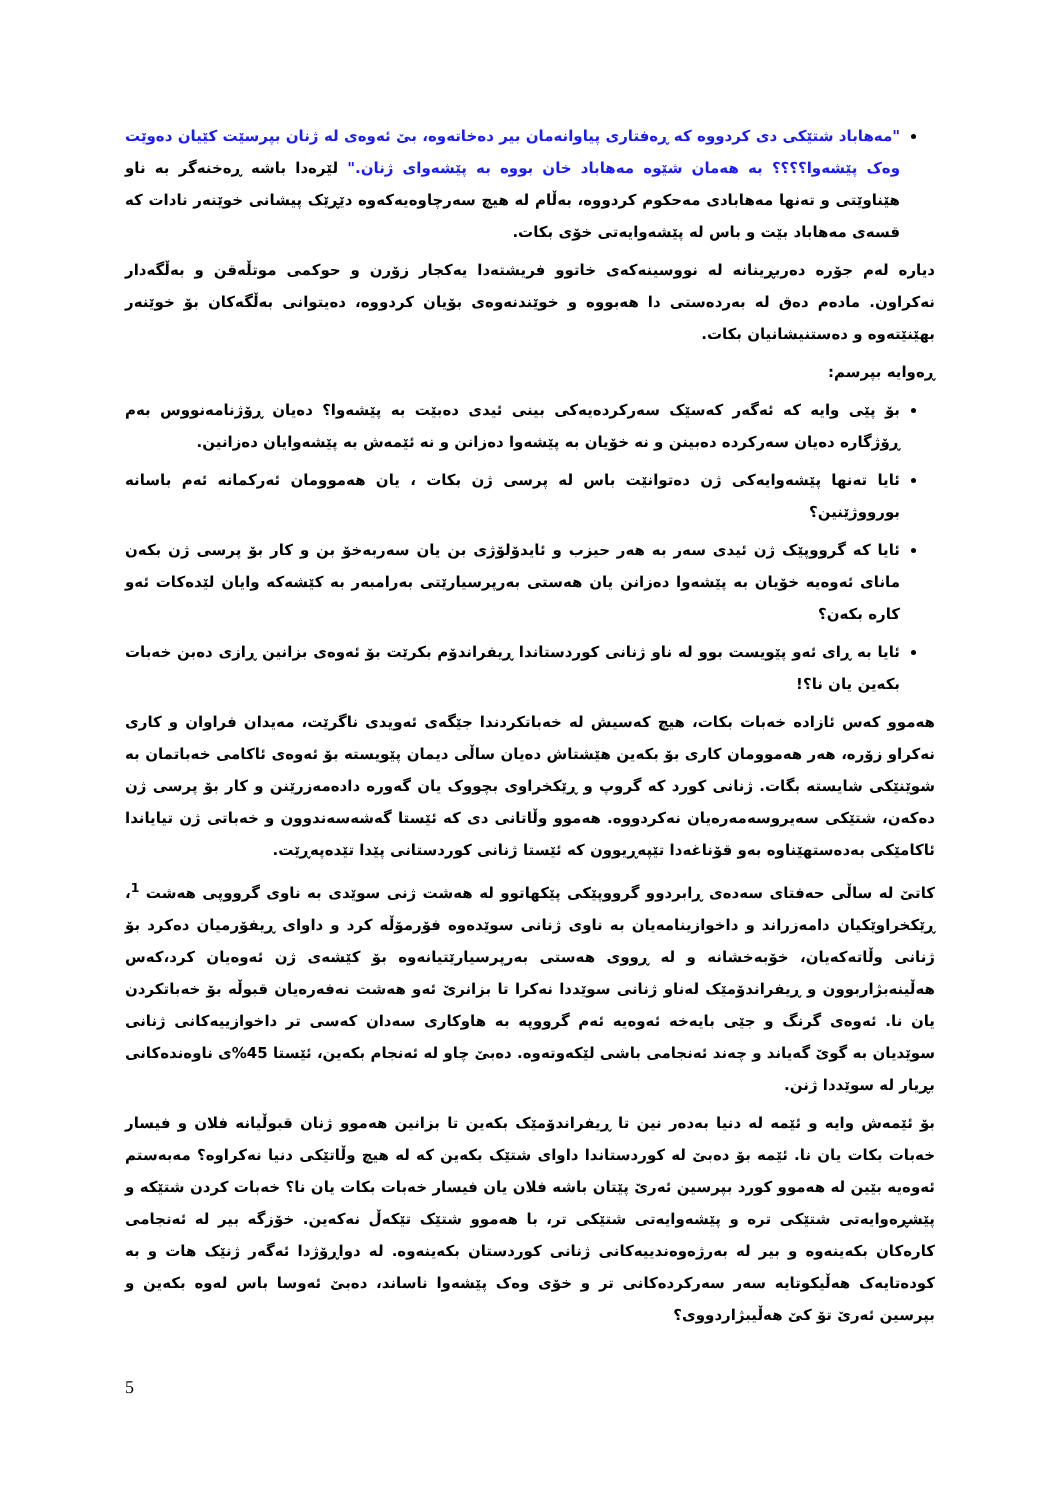"مەهاباد شتێکی دی کردووە کە ڕەفتاری پیاوانەمان بیر دەخاتەوە، بێ ئەوەی لە ژنان بپرسێت کێیان دەوێت وەک پێشەوا؟؟؟؟ بە هەمان شێوە مەهاباد خان بووە بە پێشەوای ژنان." لێرەدا باشە ڕەخنەگر بە ناو هێناوێتی و تەنها مەهابادی مەحکوم کردووە، بەڵام لە هیچ سەرچاوەیەکەوە دێڕێک پیشانی خوێنەر نادات کە قسەی مەهاباد بێت و باس لە پێشەوایەتی خۆی بکات.
دیارە لەم جۆرە دەربڕینانە لە نووسینەکەی خاتوو فریشتەدا یەکجار زۆرن و حوکمی موتڵەقن و بەڵگەدار نەکراون. مادەم دەق لە بەردەستی دا هەبووە و خوێندنەوەی بۆیان کردووە، دەیتوانی بەڵگەکان بۆ خوێنەر بهێنێتەوە و دەستنیشانیان بکات.
ڕەوایە بپرسم:
بۆ پێی وایە کە ئەگەر کەسێک سەرکردەیەکی بینی ئیدی دەبێت بە پێشەوا؟ دەیان ڕۆژنامەنووس بەم ڕۆژگارە دەیان سەرکردە دەبینن و نە خۆیان بە پێشەوا دەزانن و نە ئێمەش بە پێشەوایان دەزانین.
ئایا تەنها پێشەوایەکی ژن دەتوانێت باس لە پرسی ژن بکات ، یان هەموومان ئەرکمانە ئەم باسانە بورووژێنین؟
ئایا کە گرووپێک ژن ئیدی سەر بە هەر حیزب و ئایدۆلۆژی بن یان سەربەخۆ بن و کار بۆ پرسی ژن بکەن مانای ئەوەیە خۆیان بە پێشەوا دەزانن یان هەستی بەرپرسیارێتی بەرامبەر بە کێشەکە وایان لێدەکات ئەو کارە بکەن؟
ئایا بە ڕای ئەو پێویست بوو لە ناو ژنانی کوردستاندا ڕیفراندۆم بکرێت بۆ ئەوەی بزانین ڕازی دەبن خەبات بکەین یان نا؟!
هەموو کەس ئازادە خەبات بکات، هیچ کەسیش لە خەباتکردندا جێگەی ئەویدی ناگرێت، مەیدان فراوان و کاری نەکراو زۆرە، هەر هەموومان کاری بۆ بکەین هێشتاش دەیان ساڵی دیمان پێویستە بۆ ئەوەی ئاکامی خەباتمان بە شوێنێکی شایستە بگات. ژنانی کورد کە گروپ و ڕێکخراوی بچووک یان گەورە دادەمەزرێنن و کار بۆ پرسی ژن دەکەن، شتێکی سەیروسەمەرەیان نەکردووە. هەموو وڵاتانی دی کە ئێستا گەشەسەندوون و خەباتی ژن تیایاندا ئاکامێکی بەدەستهێناوە بەو قۆناغەدا تێپەڕیوون کە ئێستا ژنانی کوردستانی پێدا تێدەپەڕێت.
کاتێ لە ساڵی حەفتای سەدەی ڕابردوو گرووپێکی پێکهاتوو لە هەشت ژنی سوێدی بە ناوی گرووپی هەشت <sup>1</sup>، ڕێکخراوێکیان دامەزراند و داخوازینامەیان بە ناوی ژنانی سوێدەوە فۆرمۆڵە کرد و داوای ڕیفۆرمیان دەکرد بۆ ژنانی وڵاتەکەیان، خۆبەخشانە و لە ڕووی هەستی بەرپرسیارێتیانەوە بۆ کێشەی ژن ئەوەیان کرد،کەس هەڵینەبژاربوون و ڕیفراندۆمێک لەناو ژنانی سوێددا نەکرا تا بزانرێ ئەو هەشت نەفەرەیان قبوڵە بۆ خەباتکردن یان نا. ئەوەی گرنگ و جێی بایەخە ئەوەیە ئەم گرووپە بە هاوکاری سەدان کەسی تر داخوازییەکانی ژنانی سوێدیان بە گوێ گەیاند و چەند ئەنجامی باشی لێکەوتەوە. دەبێ چاو لە ئەنجام بکەین، ئێستا 45%ی ناوەندەکانی بڕیار لە سوێددا ژنن.
بۆ ئێمەش وایە و ئێمە لە دنیا بەدەر نین تا ڕیفراندۆمێک بکەین تا بزانین هەموو ژنان قبوڵیانە فلان و فیسار خەبات بکات یان نا. ئێمە بۆ دەبێ لە کوردستاندا داوای شتێک بکەین کە لە هیچ وڵاتێکی دنیا نەکراوە؟ مەبەستم ئەوەیە بێین لە هەموو کورد بپرسین ئەرێ پێتان باشە فلان یان فیسار خەبات بکات یان نا؟ خەبات کردن شتێکە و پێشڕەوایەتی شتێکی ترە و پێشەوایەتی شتێکی تر، با هەموو شتێک تێکەڵ نەکەین. خۆزگە بیر لە ئەنجامی کارەکان بکەینەوە و بیر لە بەرژەوەندییەکانی ژنانی کوردستان بکەینەوە. لە دواڕۆژدا ئەگەر ژنێک هات و بە کودەتایەک هەڵیکوتایە سەر سەرکردەکانی تر و خۆی وەک پێشەوا ناساند، دەبێ ئەوسا باس لەوە بکەین و بپرسین ئەرێ تۆ کێ هەڵیبژاردووی؟
5